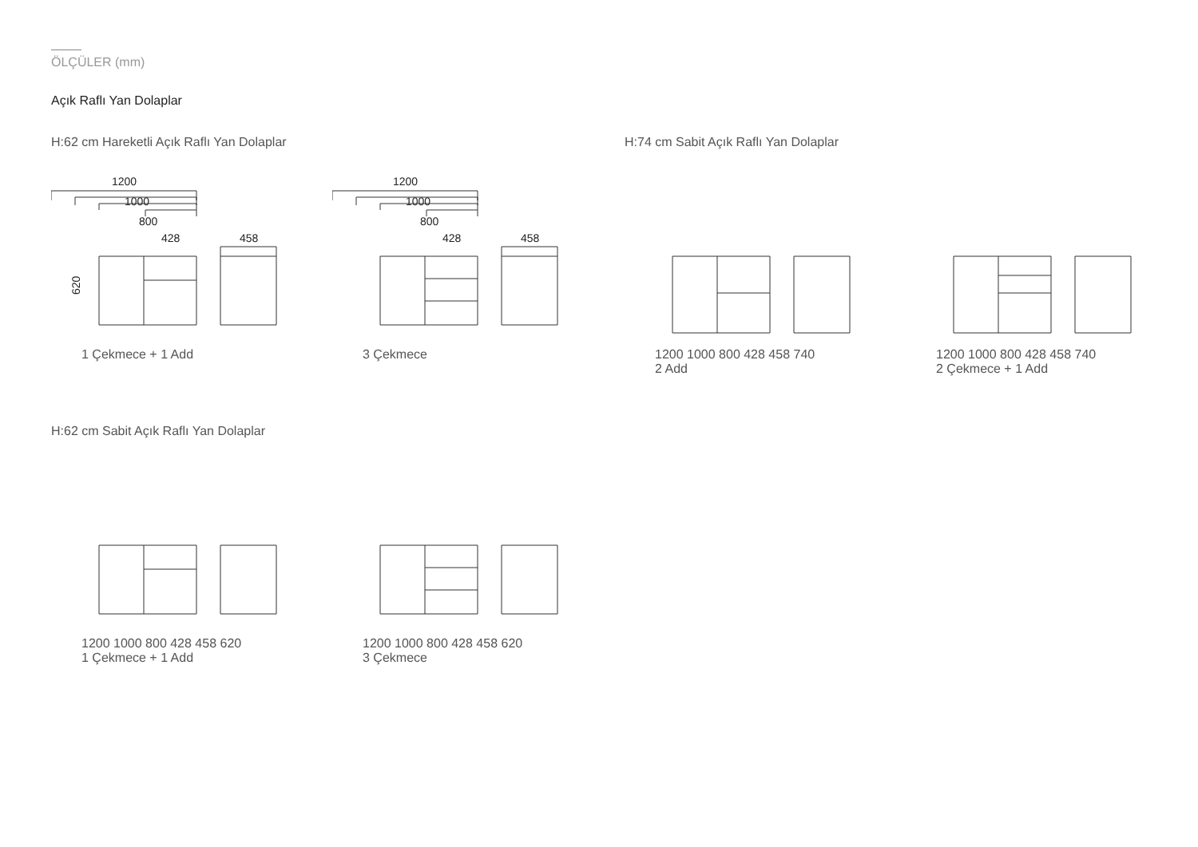ÖLÇÜLER (mm)
Açık Raflı Yan Dolaplar
H:62 cm Hareketli Açık Raflı Yan Dolaplar
1200
1000
800
428
458
620
1 Çekmece + 1 Add
1200
1000
800
428
458
3 Çekmece
H:74 cm Sabit Açık Raflı Yan Dolaplar
1200 1000 800 428 458 740
2 Add
1200 1000 800 428 458 740
2 Çekmece + 1 Add
H:62 cm Sabit Açık Raflı Yan Dolaplar
1200 1000 800 428 458 620
1 Çekmece + 1 Add
1200 1000 800 428 458 620
3 Çekmece